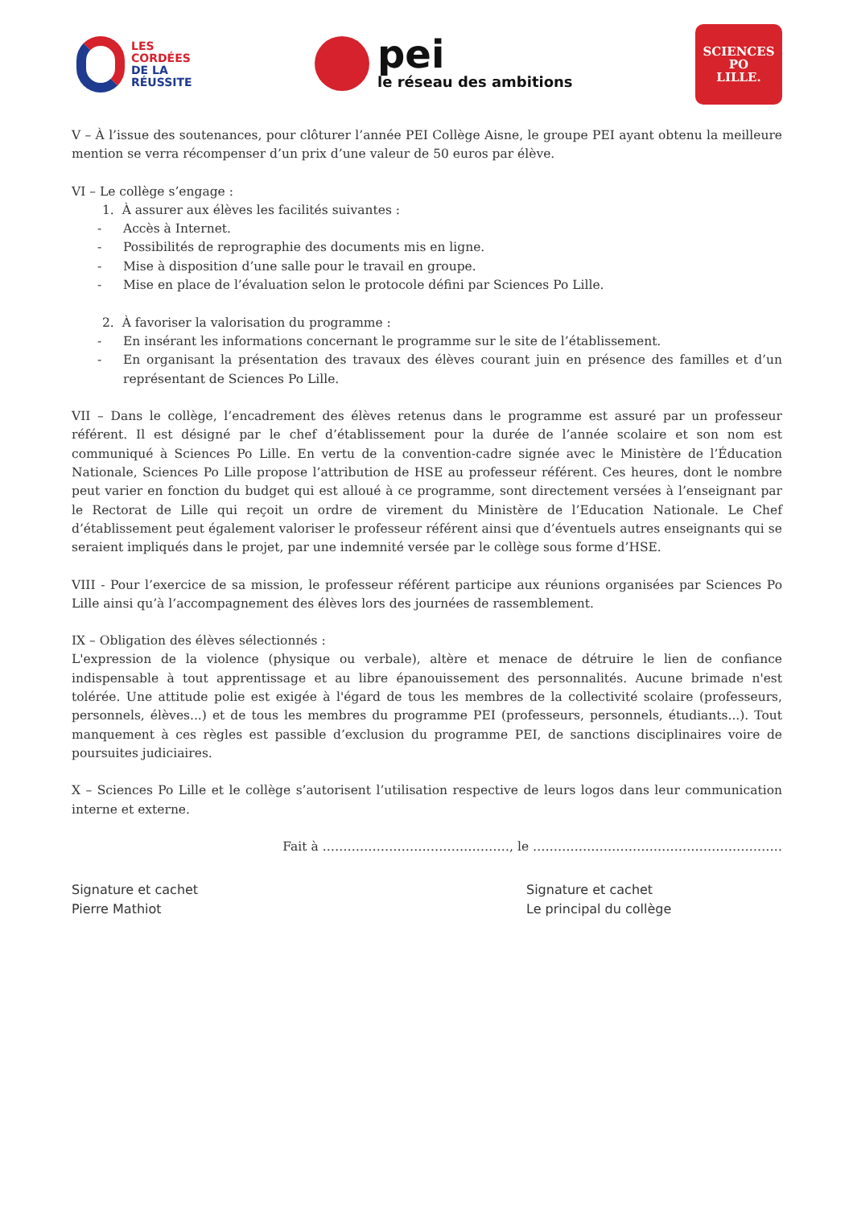LES
CORDÉES
DE LA
RÉUSSITE
pei
le réseau des ambitions
SCIENCES
PO
LILLE.
V – À l’issue des soutenances, pour clôturer l’année PEI Collège Aisne, le groupe PEI ayant obtenu la meilleure mention se verra récompenser d’un prix d’une valeur de 50 euros par élève.
VI – Le collège s’engage :
1. À assurer aux élèves les facilités suivantes :
- Accès à Internet.
- Possibilités de reprographie des documents mis en ligne.
- Mise à disposition d’une salle pour le travail en groupe.
- Mise en place de l’évaluation selon le protocole défini par Sciences Po Lille.
2. À favoriser la valorisation du programme :
- En insérant les informations concernant le programme sur le site de l’établissement.
- En organisant la présentation des travaux des élèves courant juin en présence des familles et d’un représentant de Sciences Po Lille.
VII – Dans le collège, l’encadrement des élèves retenus dans le programme est assuré par un professeur référent. Il est désigné par le chef d’établissement pour la durée de l’année scolaire et son nom est communiqué à Sciences Po Lille. En vertu de la convention-cadre signée avec le Ministère de l’Éducation Nationale, Sciences Po Lille propose l’attribution de HSE au professeur référent. Ces heures, dont le nombre peut varier en fonction du budget qui est alloué à ce programme, sont directement versées à l’enseignant par le Rectorat de Lille qui reçoit un ordre de virement du Ministère de l’Education Nationale. Le Chef d’établissement peut également valoriser le professeur référent ainsi que d’éventuels autres enseignants qui se seraient impliqués dans le projet, par une indemnité versée par le collège sous forme d’HSE.
VIII - Pour l’exercice de sa mission, le professeur référent participe aux réunions organisées par Sciences Po Lille ainsi qu’à l’accompagnement des élèves lors des journées de rassemblement.
IX – Obligation des élèves sélectionnés :
L'expression de la violence (physique ou verbale), altère et menace de détruire le lien de confiance indispensable à tout apprentissage et au libre épanouissement des personnalités. Aucune brimade n'est tolérée. Une attitude polie est exigée à l'égard de tous les membres de la collectivité scolaire (professeurs, personnels, élèves...) et de tous les membres du programme PEI (professeurs, personnels, étudiants...). Tout manquement à ces règles est passible d’exclusion du programme PEI, de sanctions disciplinaires voire de poursuites judiciaires.
X – Sciences Po Lille et le collège s’autorisent l’utilisation respective de leurs logos dans leur communication interne et externe.
Fait à ………………………………………, le ……………………………………………………
Signature et cachet
Pierre Mathiot
Signature et cachet
Le principal du collège